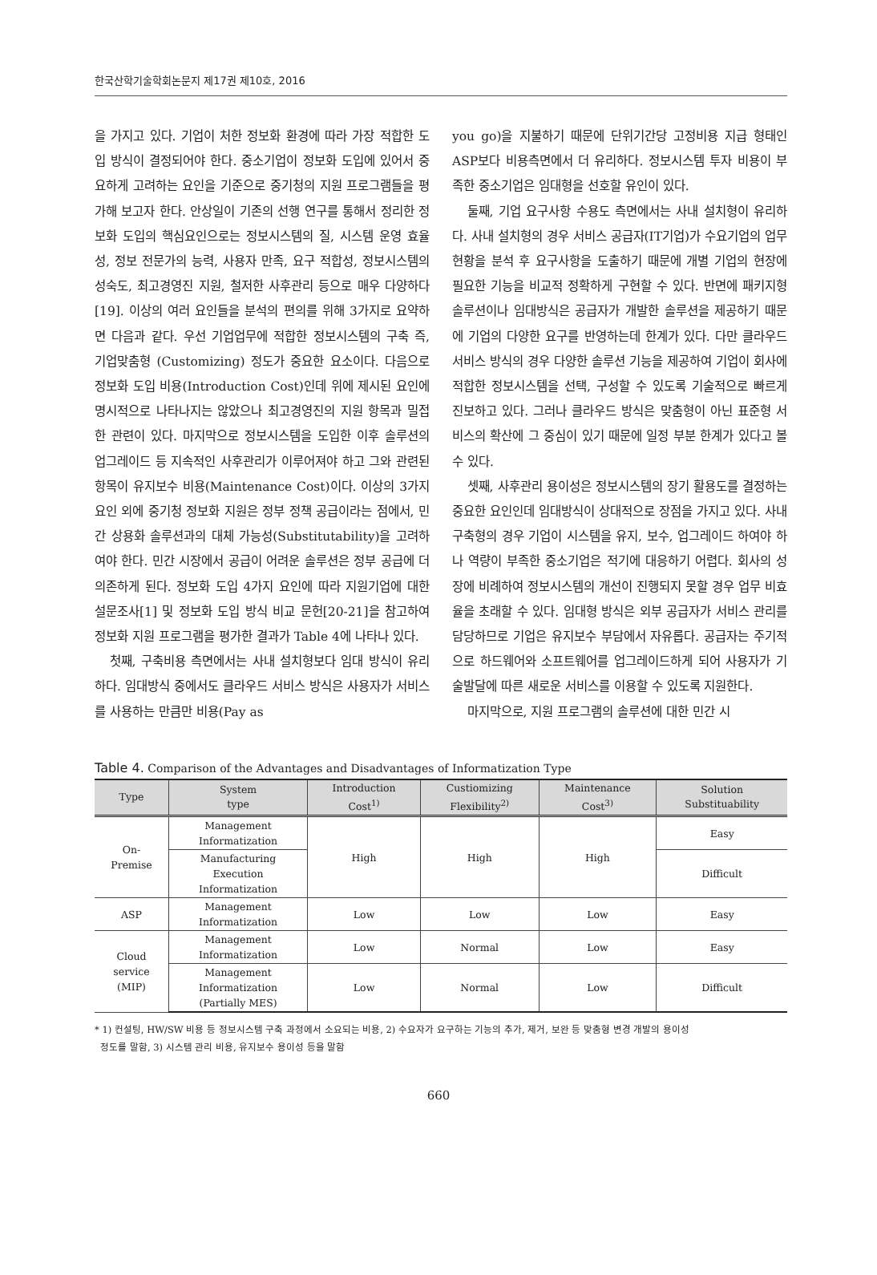한국산학기술학회논문지 제17권 제10호, 2016
을 가지고 있다. 기업이 처한 정보화 환경에 따라 가장 적합한 도입 방식이 결정되어야 한다. 중소기업이 정보화 도입에 있어서 중요하게 고려하는 요인을 기준으로 중기청의 지원 프로그램들을 평가해 보고자 한다. 안상일이 기존의 선행 연구를 통해서 정리한 정보화 도입의 핵심요인으로는 정보시스템의 질, 시스템 운영 효율성, 정보 전문가의 능력, 사용자 만족, 요구 적합성, 정보시스템의 성숙도, 최고경영진 지원, 철저한 사후관리 등으로 매우 다양하다[19]. 이상의 여러 요인들을 분석의 편의를 위해 3가지로 요약하면 다음과 같다. 우선 기업업무에 적합한 정보시스템의 구축 즉, 기업맞춤형 (Customizing) 정도가 중요한 요소이다. 다음으로 정보화 도입 비용(Introduction Cost)인데 위에 제시된 요인에 명시적으로 나타나지는 않았으나 최고경영진의 지원 항목과 밀접한 관련이 있다. 마지막으로 정보시스템을 도입한 이후 솔루션의 업그레이드 등 지속적인 사후관리가 이루어져야 하고 그와 관련된 항목이 유지보수 비용(Maintenance Cost)이다. 이상의 3가지 요인 외에 중기청 정보화 지원은 정부 정책 공급이라는 점에서, 민간 상용화 솔루션과의 대체 가능성(Substitutability)을 고려하여야 한다. 민간 시장에서 공급이 어려운 솔루션은 정부 공급에 더 의존하게 된다. 정보화 도입 4가지 요인에 따라 지원기업에 대한 설문조사[1] 및 정보화 도입 방식 비교 문헌[20-21]을 참고하여 정보화 지원 프로그램을 평가한 결과가 Table 4에 나타나 있다.
첫째, 구축비용 측면에서는 사내 설치형보다 임대 방식이 유리하다. 임대방식 중에서도 클라우드 서비스 방식은 사용자가 서비스를 사용하는 만큼만 비용(Pay as
you go)을 지불하기 때문에 단위기간당 고정비용 지급 형태인 ASP보다 비용측면에서 더 유리하다. 정보시스템 투자 비용이 부족한 중소기업은 임대형을 선호할 유인이 있다.
둘째, 기업 요구사항 수용도 측면에서는 사내 설치형이 유리하다. 사내 설치형의 경우 서비스 공급자(IT기업)가 수요기업의 업무현황을 분석 후 요구사항을 도출하기 때문에 개별 기업의 현장에 필요한 기능을 비교적 정확하게 구현할 수 있다. 반면에 패키지형 솔루션이나 임대방식은 공급자가 개발한 솔루션을 제공하기 때문에 기업의 다양한 요구를 반영하는데 한계가 있다. 다만 클라우드 서비스 방식의 경우 다양한 솔루션 기능을 제공하여 기업이 회사에 적합한 정보시스템을 선택, 구성할 수 있도록 기술적으로 빠르게 진보하고 있다. 그러나 클라우드 방식은 맞춤형이 아닌 표준형 서비스의 확산에 그 중심이 있기 때문에 일정 부분 한계가 있다고 볼 수 있다.
셋째, 사후관리 용이성은 정보시스템의 장기 활용도를 결정하는 중요한 요인인데 임대방식이 상대적으로 장점을 가지고 있다. 사내 구축형의 경우 기업이 시스템을 유지, 보수, 업그레이드 하여야 하나 역량이 부족한 중소기업은 적기에 대응하기 어렵다. 회사의 성장에 비례하여 정보시스템의 개선이 진행되지 못할 경우 업무 비효율을 초래할 수 있다. 임대형 방식은 외부 공급자가 서비스 관리를 담당하므로 기업은 유지보수 부담에서 자유롭다. 공급자는 주기적으로 하드웨어와 소프트웨어를 업그레이드하게 되어 사용자가 기술발달에 따른 새로운 서비스를 이용할 수 있도록 지원한다.
마지막으로, 지원 프로그램의 솔루션에 대한 민간 시
Table 4. Comparison of the Advantages and Disadvantages of Informatization Type
| Type | System type | Introduction Cost<sup>1)</sup> | Custiomizing Flexibility<sup>2)</sup> | Maintenance Cost<sup>3)</sup> | Solution Substituability |
| --- | --- | --- | --- | --- | --- |
| On- Premise | Management Informatization | High | High | High | Easy |
| | Manufacturing Execution Informatization | | | | Difficult |
| ASP | Management Informatization | Low | Low | Low | Easy |
| Cloud service (MIP) | Management Informatization | Low | Normal | Low | Easy |
| | Management Informatization (Partially MES) | Low | Normal | Low | Difficult |
* 1) 컨설팅, HW/SW 비용 등 정보시스템 구축 과정에서 소요되는 비용, 2) 수요자가 요구하는 기능의 추가, 제거, 보완 등 맞춤형 변경 개발의 용이성
정도를 말함, 3) 시스템 관리 비용, 유지보수 용이성 등을 말함
660